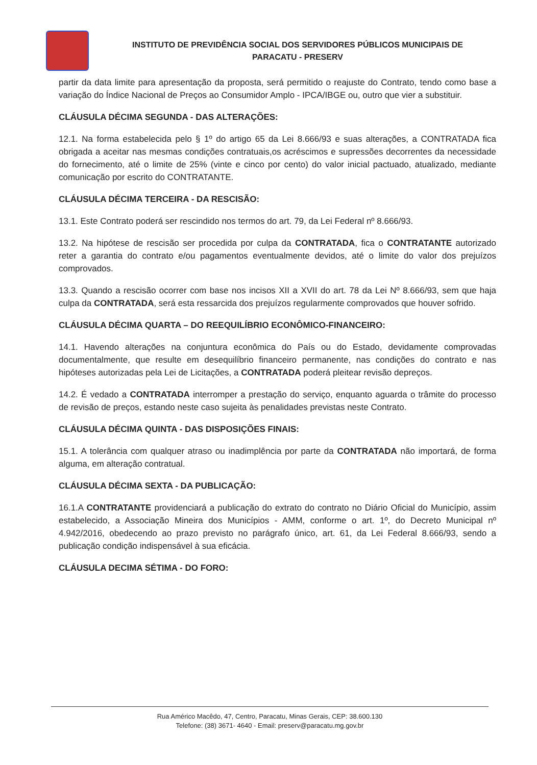INSTITUTO DE PREVIDÊNCIA SOCIAL DOS SERVIDORES PÚBLICOS MUNICIPAIS DE
PARACATU - PRESERV
partir da data limite para apresentação da proposta, será permitido o reajuste do Contrato, tendo como base a variação do Índice Nacional de Preços ao Consumidor Amplo - IPCA/IBGE ou, outro que vier a substituir.
CLÁUSULA DÉCIMA SEGUNDA - DAS ALTERAÇÕES:
12.1. Na forma estabelecida pelo § 1º do artigo 65 da Lei 8.666/93 e suas alterações, a CONTRATADA fica obrigada a aceitar nas mesmas condições contratuais,os acréscimos e supressões decorrentes da necessidade do fornecimento, até o limite de 25% (vinte e cinco por cento) do valor inicial pactuado, atualizado, mediante comunicação por escrito do CONTRATANTE.
CLÁUSULA DÉCIMA TERCEIRA - DA RESCISÃO:
13.1. Este Contrato poderá ser rescindido nos termos do art. 79, da Lei Federal nº 8.666/93.
13.2. Na hipótese de rescisão ser procedida por culpa da CONTRATADA, fica o CONTRATANTE autorizado reter a garantia do contrato e/ou pagamentos eventualmente devidos, até o limite do valor dos prejuízos comprovados.
13.3. Quando a rescisão ocorrer com base nos incisos XII a XVII do art. 78 da Lei Nº 8.666/93, sem que haja culpa da CONTRATADA, será esta ressarcida dos prejuízos regularmente comprovados que houver sofrido.
CLÁUSULA DÉCIMA QUARTA – DO REEQUILÍBRIO ECONÔMICO-FINANCEIRO:
14.1. Havendo alterações na conjuntura econômica do País ou do Estado, devidamente comprovadas documentalmente, que resulte em desequilíbrio financeiro permanente, nas condições do contrato e nas hipóteses autorizadas pela Lei de Licitações, a CONTRATADA poderá pleitear revisão depreços.
14.2. É vedado a CONTRATADA interromper a prestação do serviço, enquanto aguarda o trâmite do processo de revisão de preços, estando neste caso sujeita às penalidades previstas neste Contrato.
CLÁUSULA DÉCIMA QUINTA - DAS DISPOSIÇÕES FINAIS:
15.1. A tolerância com qualquer atraso ou inadimplência por parte da CONTRATADA não importará, de forma alguma, em alteração contratual.
CLÁUSULA DÉCIMA SEXTA - DA PUBLICAÇÃO:
16.1.A CONTRATANTE providenciará a publicação do extrato do contrato no Diário Oficial do Município, assim estabelecido, a Associação Mineira dos Municípios - AMM, conforme o art. 1º, do Decreto Municipal nº 4.942/2016, obedecendo ao prazo previsto no parágrafo único, art. 61, da Lei Federal 8.666/93, sendo a publicação condição indispensável à sua eficácia.
CLÁUSULA DECIMA SÉTIMA - DO FORO:
Rua Américo Macêdo, 47, Centro, Paracatu, Minas Gerais, CEP: 38.600.130
Telefone: (38) 3671- 4640 - Email: preserv@paracatu.mg.gov.br